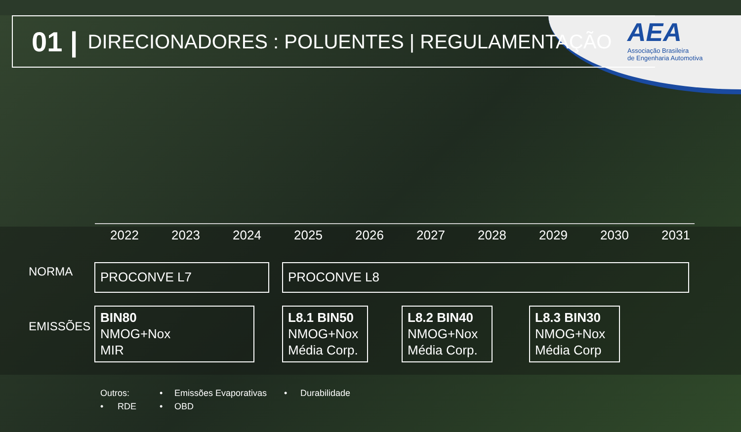AEA
Associação Brasileira
de Engenharia Automotiva
01 | DIRECIONADORES : POLUENTES | REGULAMENTAÇÃO
2022 2023 2024 2025 2026 2027 2028 2029 2030 2031
NORMA PROCONVE L7 PROCONVE L8
EMISSÕES
BIN80
NMOG+Nox
MIR
L8.1 BIN50
NMOG+Nox
Média Corp.
L8.2 BIN40
NMOG+Nox
Média Corp.
L8.3 BIN30
NMOG+Nox
Média Corp
Outros: • Emissões Evaporativas • Durabilidade
• RDE • OBD